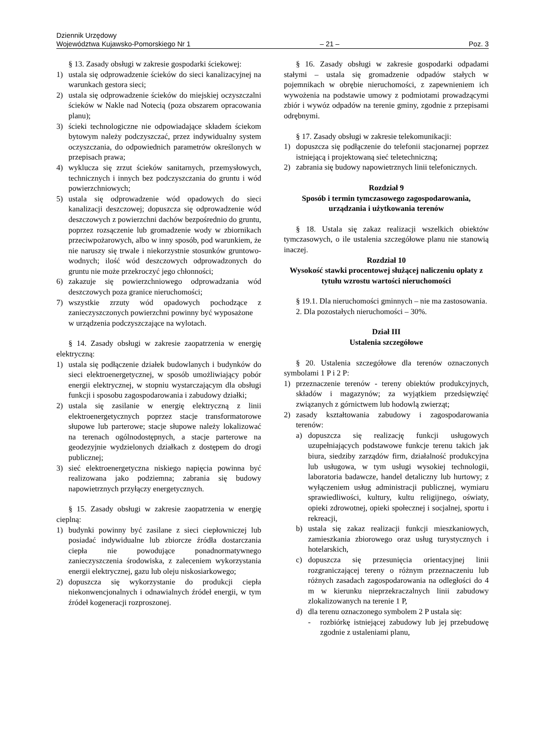Dziennik Urzędowy
Województwa Kujawsko-Pomorskiego Nr 1 – 21 – Poz. 3
§ 13. Zasady obsługi w zakresie gospodarki ściekowej:
1) ustala się odprowadzenie ścieków do sieci kanalizacyjnej na warunkach gestora sieci;
2) ustala się odprowadzenie ścieków do miejskiej oczyszczalni ścieków w Nakle nad Notecią (poza obszarem opracowania planu);
3) ścieki technologiczne nie odpowiadające składem ściekom bytowym należy podczyszczać, przez indywidualny system oczyszczania, do odpowiednich parametrów określonych w przepisach prawa;
4) wyklucza się zrzut ścieków sanitarnych, przemysłowych, technicznych i innych bez podczyszczania do gruntu i wód powierzchniowych;
5) ustala się odprowadzenie wód opadowych do sieci kanalizacji deszczowej; dopuszcza się odprowadzenie wód deszczowych z powierzchni dachów bezpośrednio do gruntu, poprzez rozsączenie lub gromadzenie wody w zbiornikach przeciwpożarowych, albo w inny sposób, pod warunkiem, że nie naruszy się trwale i niekorzystnie stosunków gruntowo-wodnych; ilość wód deszczowych odprowadzonych do gruntu nie może przekroczyć jego chłonności;
6) zakazuje się powierzchniowego odprowadzania wód deszczowych poza granice nieruchomości;
7) wszystkie zrzuty wód opadowych pochodzące z zanieczyszczonych powierzchni powinny być wyposażone
w urządzenia podczyszczające na wylotach.
§ 14. Zasady obsługi w zakresie zaopatrzenia w energię elektryczną:
1) ustala się podłączenie działek budowlanych i budynków do sieci elektroenergetycznej, w sposób umożliwiający pobór energii elektrycznej, w stopniu wystarczającym dla obsługi funkcji i sposobu zagospodarowania i zabudowy działki;
2) ustala się zasilanie w energię elektryczną z linii elektroenergetycznych poprzez stacje transformatorowe słupowe lub parterowe; stacje słupowe należy lokalizować na terenach ogólnodostępnych, a stacje parterowe na geodezyjnie wydzielonych działkach z dostępem do drogi publicznej;
3) sieć elektroenergetyczna niskiego napięcia powinna być realizowana jako podziemna; zabrania się budowy napowietrznych przyłączy energetycznych.
§ 15. Zasady obsługi w zakresie zaopatrzenia w energię cieplną:
1) budynki powinny być zasilane z sieci ciepłowniczej lub posiadać indywidualne lub zbiorcze źródła dostarczania ciepła nie powodujące ponadnormatywnego zanieczyszczenia środowiska, z zaleceniem wykorzystania energii elektrycznej, gazu lub oleju niskosiarkowego;
2) dopuszcza się wykorzystanie do produkcji ciepła niekonwencjonalnych i odnawialnych źródeł energii, w tym źródeł kogeneracji rozproszonej.
§ 16. Zasady obsługi w zakresie gospodarki odpadami stałymi – ustala się gromadzenie odpadów stałych w pojemnikach w obrębie nieruchomości, z zapewnieniem ich wywożenia na podstawie umowy z podmiotami prowadzącymi zbiór i wywóz odpadów na terenie gminy, zgodnie z przepisami odrębnymi.
§ 17. Zasady obsługi w zakresie telekomunikacji:
1) dopuszcza się podłączenie do telefonii stacjonarnej poprzez istniejącą i projektowaną sieć teletechniczną;
2) zabrania się budowy napowietrznych linii telefonicznych.
Rozdział 9
Sposób i termin tymczasowego zagospodarowania, urządzania i użytkowania terenów
§ 18. Ustala się zakaz realizacji wszelkich obiektów tymczasowych, o ile ustalenia szczegółowe planu nie stanowią inaczej.
Rozdział 10
Wysokość stawki procentowej służącej naliczeniu opłaty z tytułu wzrostu wartości nieruchomości
§ 19.1. Dla nieruchomości gminnych – nie ma zastosowania.
2. Dla pozostałych nieruchomości – 30%.
Dział III
Ustalenia szczegółowe
§ 20. Ustalenia szczegółowe dla terenów oznaczonych symbolami 1 P i 2 P:
1) przeznaczenie terenów - tereny obiektów produkcyjnych, składów i magazynów; za wyjątkiem przedsięwzięć związanych z górnictwem lub hodowlą zwierząt;
2) zasady kształtowania zabudowy i zagospodarowania terenów:
a) dopuszcza się realizację funkcji usługowych uzupełniających podstawowe funkcje terenu takich jak biura, siedziby zarządów firm, działalność produkcyjna lub usługowa, w tym usługi wysokiej technologii, laboratoria badawcze, handel detaliczny lub hurtowy; z wyłączeniem usług administracji publicznej, wymiaru sprawiedliwości, kultury, kultu religijnego, oświaty, opieki zdrowotnej, opieki społecznej i socjalnej, sportu i rekreacji,
b) ustala się zakaz realizacji funkcji mieszkaniowych, zamieszkania zbiorowego oraz usług turystycznych i hotelarskich,
c) dopuszcza się przesunięcia orientacyjnej linii rozgraniczającej tereny o różnym przeznaczeniu lub różnych zasadach zagospodarowania na odległości do 4 m w kierunku nieprzekraczalnych linii zabudowy zlokalizowanych na terenie 1 P,
d) dla terenu oznaczonego symbolem 2 P ustala się:
- rozbiórkę istniejącej zabudowy lub jej przebudowę zgodnie z ustaleniami planu,